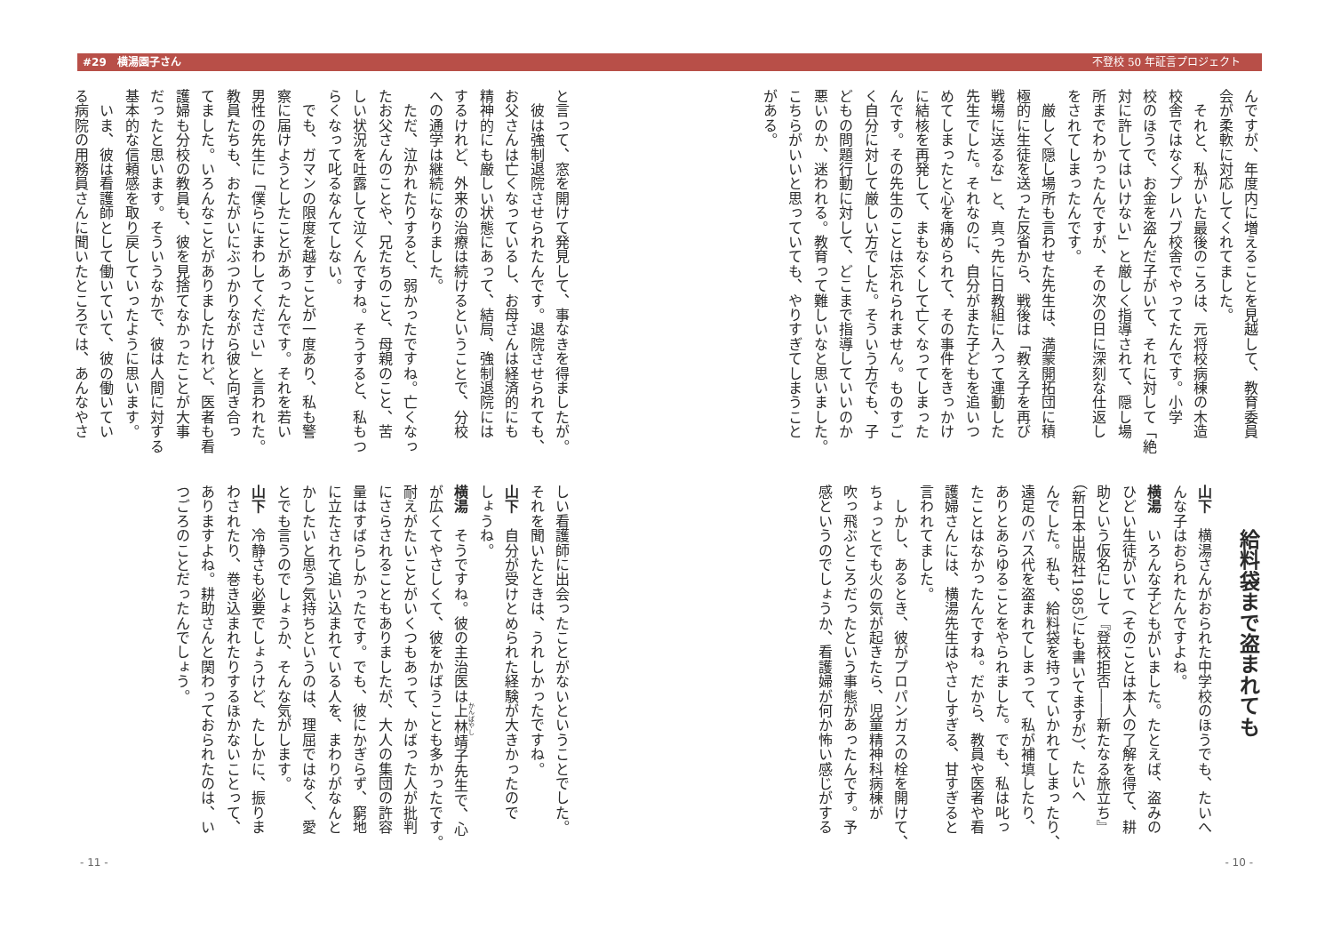#29　横湯園子さん 不登校 50 年証言プロジェクト
んですが、年度内に増えることを見越して、教育委員
会が柔軟に対応してくれてました。
　それと、私がいた最後のころは、元将校病棟の木造
校舎ではなくプレハブ校舎でやってたんです。小学
校のほうで、お金を盗んだ子がいて、それに対して「絶
対に許してはいけない」と厳しく指導されて、隠し場
所までわかったんですが、その次の日に深刻な仕返し
をされてしまったんです。
　厳しく隠し場所も言わせた先生は、満蒙開拓団に積
極的に生徒を送った反省から、戦後は「教え子を再び
戦場に送るな」と、真っ先に日教組に入って運動した
先生でした。それなのに、自分がまた子どもを追いつ
めてしまったと心を痛められて、その事件をきっかけ
に結核を再発して、まもなくして亡くなってしまった
んです。その先生のことは忘れられません。ものすご
く自分に対して厳しい方でした。そういう方でも、子
どもの問題行動に対して、どこまで指導していいのか
悪いのか、迷われる。教育って難しいなと思いました。
こちらがいいと思っていても、やりすぎてしまうこと
がある。
給料袋まで盗まれても
山下　横湯さんがおられた中学校のほうでも、たいへ
んな子はおられたんですよね。
横湯　いろんな子どもがいました。たとえば、盗みの
ひどい生徒がいて（そのことは本人の了解を得て、耕
助という仮名にして『登校拒否――新たなる旅立ち』
（新日本出版社1985）にも書いてますが）、たいへ
んでした。私も、給料袋を持っていかれてしまったり、
遠足のバス代を盗まれてしまって、私が補填したり、
ありとあらゆることをやられました。でも、私は叱っ
たことはなかったんですね。だから、教員や医者や看
護婦さんには、横湯先生はやさしすぎる、甘すぎると
言われてました。
　しかし、あるとき、彼がプロパンガスの栓を開けて、
ちょっとでも火の気が起きたら、児童精神科病棟が
吹っ飛ぶところだったという事態があったんです。予
感というのでしょうか、看護婦が何か怖い感じがする
と言って、窓を開けて発見して、事なきを得ましたが。
　彼は強制退院させられたんです。退院させられても、
お父さんは亡くなっているし、お母さんは経済的にも
精神的にも厳しい状態にあって、結局、強制退院には
するけれど、外来の治療は続けるということで、分校
への通学は継続になりました。
　ただ、泣かれたりすると、弱かったですね。亡くなっ
たお父さんのことや、兄たちのこと、母親のこと、苦
しい状況を吐露して泣くんですね。そうすると、私もつ
らくなって叱るなんてしない。
　でも、ガマンの限度を越すことが一度あり、私も警
察に届けようとしたことがあったんです。それを若い
男性の先生に「僕らにまわしてください」と言われた。
教員たちも、おたがいにぶつかりながら彼と向き合っ
てました。いろんなことがありましたけれど、医者も看
護婦も分校の教員も、彼を見捨てなかったことが大事
だったと思います。そういうなかで、彼は人間に対する
基本的な信頼感を取り戻していったように思います。
　いま、彼は看護師として働いていて、彼の働いてい
る病院の用務員さんに聞いたところでは、あんなやさ
しい看護師に出会ったことがないということでした。
それを聞いたときは、うれしかったですね。
山下　自分が受けとめられた経験が大きかったので
しょうね。
横湯　そうですね。彼の主治医は上林靖子先生で、心
が広くてやさしくて、彼をかばうことも多かったです。
耐えがたいことがいくつもあって、かばった人が批判
にさらされることもありましたが、大人の集団の許容
量はすばらしかったです。でも、彼にかぎらず、窮地
に立たされて追い込まれている人を、まわりがなんと
かしたいと思う気持ちというのは、理屈ではなく、愛
とでも言うのでしょうか、そんな気がします。
山下　冷静さも必要でしょうけど、たしかに、振りま
わされたり、巻き込まれたりするほかないことって、
ありますよね。耕助さんと関わっておられたのは、い
つごろのことだったんでしょう。
- 11 - - 10 -